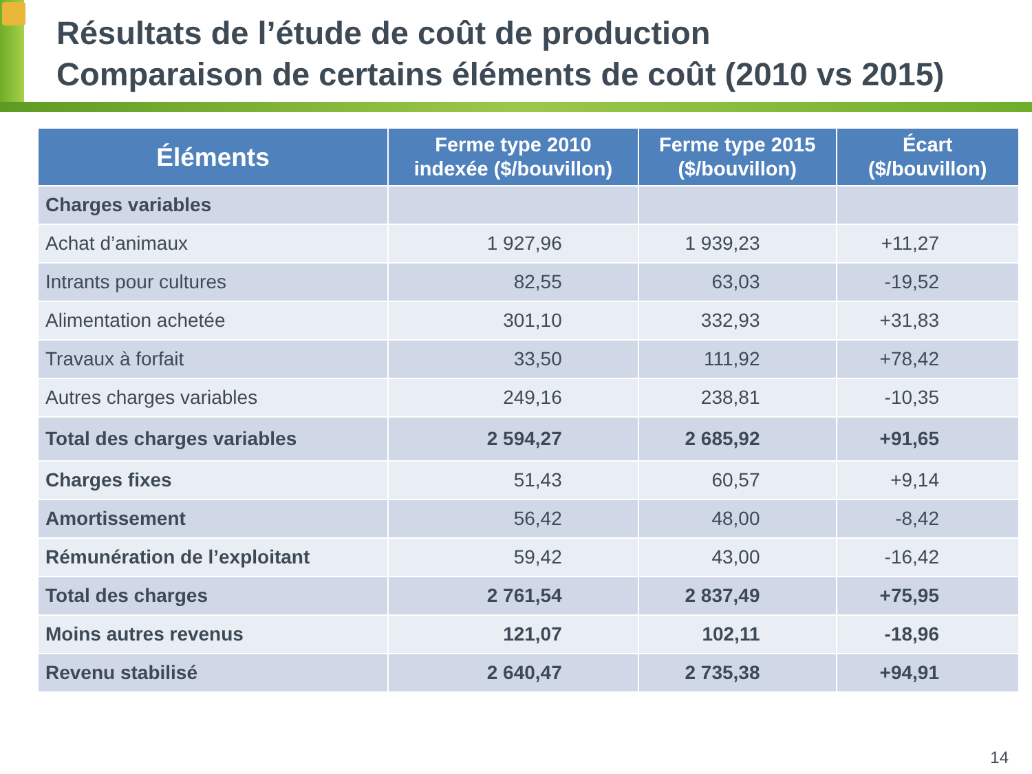Résultats de l’étude de coût de production
Comparaison de certains éléments de coût (2010 vs 2015)
| Éléments | Ferme type 2010 indexée ($/bouvillon) | Ferme type 2015 ($/bouvillon) | Écart ($/bouvillon) |
| --- | --- | --- | --- |
| Charges variables | | | |
| Achat d’animaux | 1 927,96 | 1 939,23 | +11,27 |
| Intrants pour cultures | 82,55 | 63,03 | -19,52 |
| Alimentation achetée | 301,10 | 332,93 | +31,83 |
| Travaux à forfait | 33,50 | 111,92 | +78,42 |
| Autres charges variables | 249,16 | 238,81 | -10,35 |
| Total des charges variables | 2 594,27 | 2 685,92 | +91,65 |
| Charges fixes | 51,43 | 60,57 | +9,14 |
| Amortissement | 56,42 | 48,00 | -8,42 |
| Rémunération de l’exploitant | 59,42 | 43,00 | -16,42 |
| Total des charges | 2 761,54 | 2 837,49 | +75,95 |
| Moins autres revenus | 121,07 | 102,11 | -18,96 |
| Revenu stabilisé | 2 640,47 | 2 735,38 | +94,91 |
14